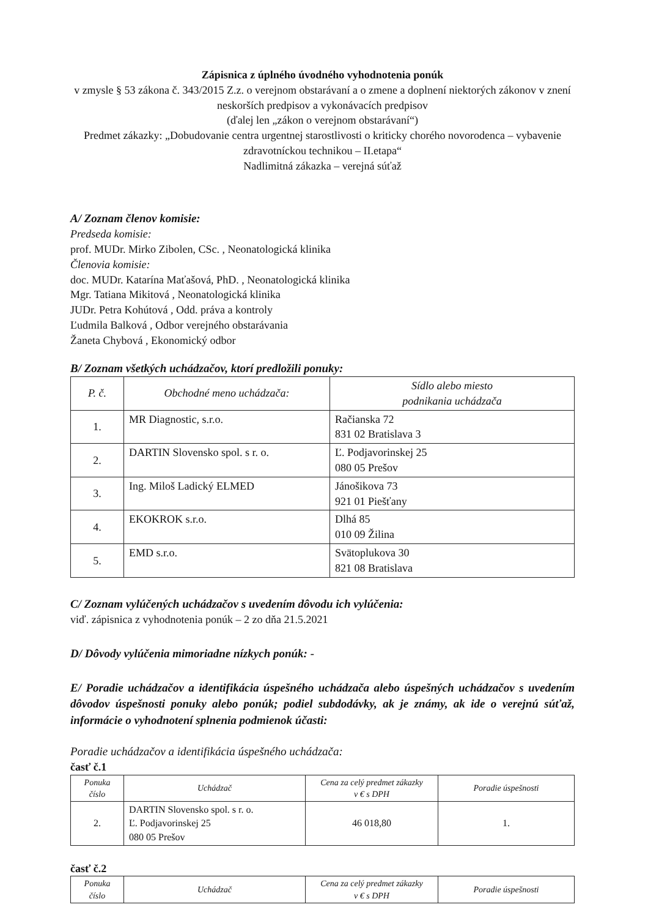Zápisnica z úplného úvodného vyhodnotenia ponúk
v zmysle § 53 zákona č. 343/2015 Z.z. o verejnom obstarávaní a o zmene a doplnení niektorých zákonov v znení neskorších predpisov a vykonávacích predpisov
(ďalej len „zákon o verejnom obstarávaní“)
Predmet zákazky: „Dobudovanie centra urgentnej starostlivosti o kriticky chorého novorodenca – vybavenie zdravotníckou technikou – II.etapa“
Nadlimitná zákazka – verejná súťaž
A/ Zoznam členov komisie:
Predseda komisie:
prof. MUDr. Mirko Zibolen, CSc. , Neonatologická klinika
Členovia komisie:
doc. MUDr. Katarína Maťašová, PhD. , Neonatologická klinika
Mgr. Tatiana Mikitová , Neonatologická klinika
JUDr. Petra Kohútová , Odd. práva a kontroly
Ľudmila Balková , Odbor verejného obstarávania
Žaneta Chybová , Ekonomický odbor
B/ Zoznam všetkých uchádzačov, ktorí predložili ponuky:
| P. č. | Obchodné meno uchádzača: | Sídlo alebo miesto podnikania uchádzača |
| --- | --- | --- |
| 1. | MR Diagnostic, s.r.o. | Račianska 72 831 02 Bratislava 3 |
| 2. | DARTIN Slovensko spol. s r. o. | Ľ. Podjavorinskej 25 080 05 Prešov |
| 3. | Ing. Miloš Ladický ELMED | Jánošikova 73 921 01 Piešťany |
| 4. | EKOKROK s.r.o. | Dlhá 85 010 09 Žilina |
| 5. | EMD s.r.o. | Svätoplukova 30 821 08 Bratislava |
C/ Zoznam vylúčených uchádzačov s uvedením dôvodu ich vylúčenia:
viď. zápisnica z vyhodnotenia ponúk – 2 zo dňa 21.5.2021
D/ Dôvody vylúčenia mimoriadne nízkych ponúk: -
E/ Poradie uchádzačov a identifikácia úspešného uchádzača alebo úspešných uchádzačov s uvedením dôvodov úspešnosti ponuky alebo ponúk; podiel subdodávky, ak je známy, ak ide o verejnú súťaž, informácie o vyhodnotení splnenia podmienok účasti:
Poradie uchádzačov a identifikácia úspešného uchádzača:
časť č.1
| Ponuka číslo | Uchádzač | Cena za celý predmet zákazky v € s DPH | Poradie úspešnosti |
| --- | --- | --- | --- |
| 2. | DARTIN Slovensko spol. s r. o. Ľ. Podjavorinskej 25 080 05 Prešov | 46 018,80 | 1. |
časť č.2
| Ponuka číslo | Uchádzač | Cena za celý predmet zákazky v € s DPH | Poradie úspešnosti |
| --- | --- | --- | --- |